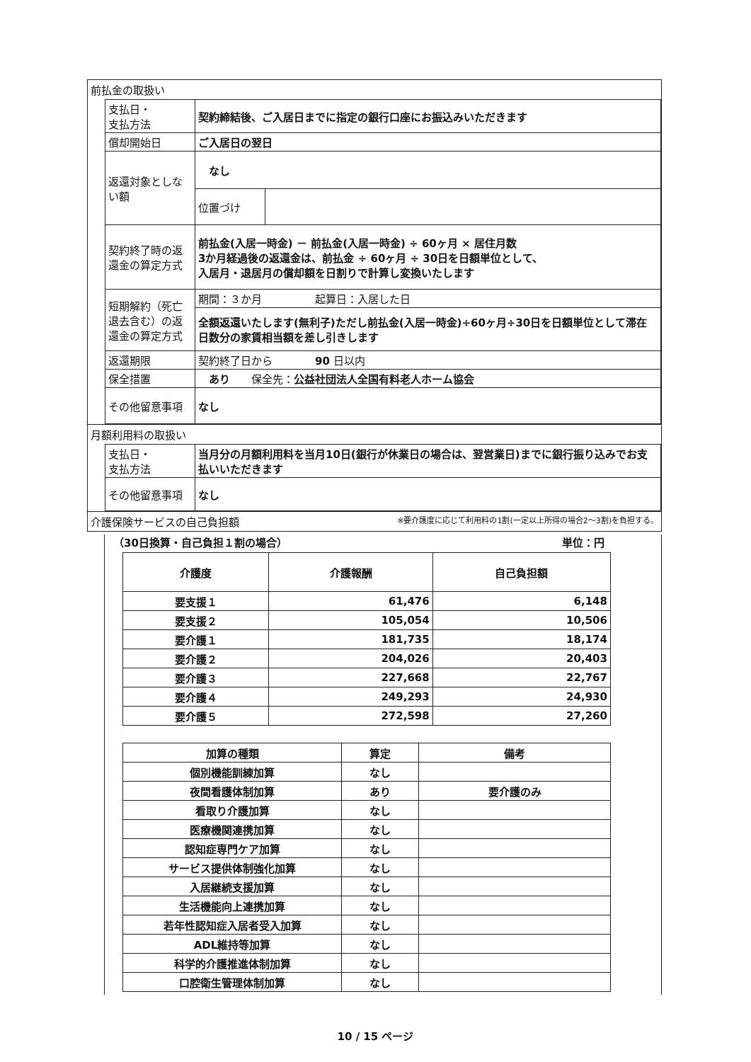前払金の取扱い
| 支払日・ 支払方法 | 契約締結後、ご入居日までに指定の銀行口座にお振込みいただきます | |
| 償却開始日 | ご入居日の翌日 | |
| 返還対象としない額 | なし | |
| | 位置づけ | |
| 契約終了時の返還金の算定方式 | 前払金(入居一時金) － 前払金(入居一時金) ÷ 60ヶ月 × 居住月数 3か月経過後の返還金は、前払金 ÷ 60ヶ月 ÷ 30日を日額単位として、 入居月・退居月の償却額を日割りで計算し変換いたします | |
| 短期解約（死亡退去含む）の返還金の算定方式 | 期間：３か月 起算日：入居した日 | |
| | 全額返還いたします(無利子)ただし前払金(入居一時金)÷60ヶ月÷30日を日額単位として滞在日数分の家賃相当額を差し引きします | |
| 返還期限 | 契約終了日から 90 日以内 | |
| 保全措置 | あり 保全先： 公益社団法人全国有料老人ホーム協会 | |
| その他留意事項 | なし | |
月額利用料の取扱い
| 支払日・ 支払方法 | 当月分の月額利用料を当月10日(銀行が休業日の場合は、翌営業日)までに銀行振り込みでお支払いいただきます |
| その他留意事項 | なし |
介護保険サービスの自己負担額 ※要介護度に応じて利用料の1割(一定以上所得の場合2～3割)を負担する。
（30日換算・自己負担１割の場合） 単位：円
| 介護度 | 介護報酬 | 自己負担額 |
| --- | --- | --- |
| 要支援１ | 61,476 | 6,148 |
| 要支援２ | 105,054 | 10,506 |
| 要介護１ | 181,735 | 18,174 |
| 要介護２ | 204,026 | 20,403 |
| 要介護３ | 227,668 | 22,767 |
| 要介護４ | 249,293 | 24,930 |
| 要介護５ | 272,598 | 27,260 |
| 加算の種類 | 算定 | 備考 |
| --- | --- | --- |
| 個別機能訓練加算 | なし | |
| 夜間看護体制加算 | あり | 要介護のみ |
| 看取り介護加算 | なし | |
| 医療機関連携加算 | なし | |
| 認知症専門ケア加算 | なし | |
| サービス提供体制強化加算 | なし | |
| 入居継続支援加算 | なし | |
| 生活機能向上連携加算 | なし | |
| 若年性認知症入居者受入加算 | なし | |
| ADL維持等加算 | なし | |
| 科学的介護推進体制加算 | なし | |
| 口腔衛生管理体制加算 | なし | |
10 / 15 ページ